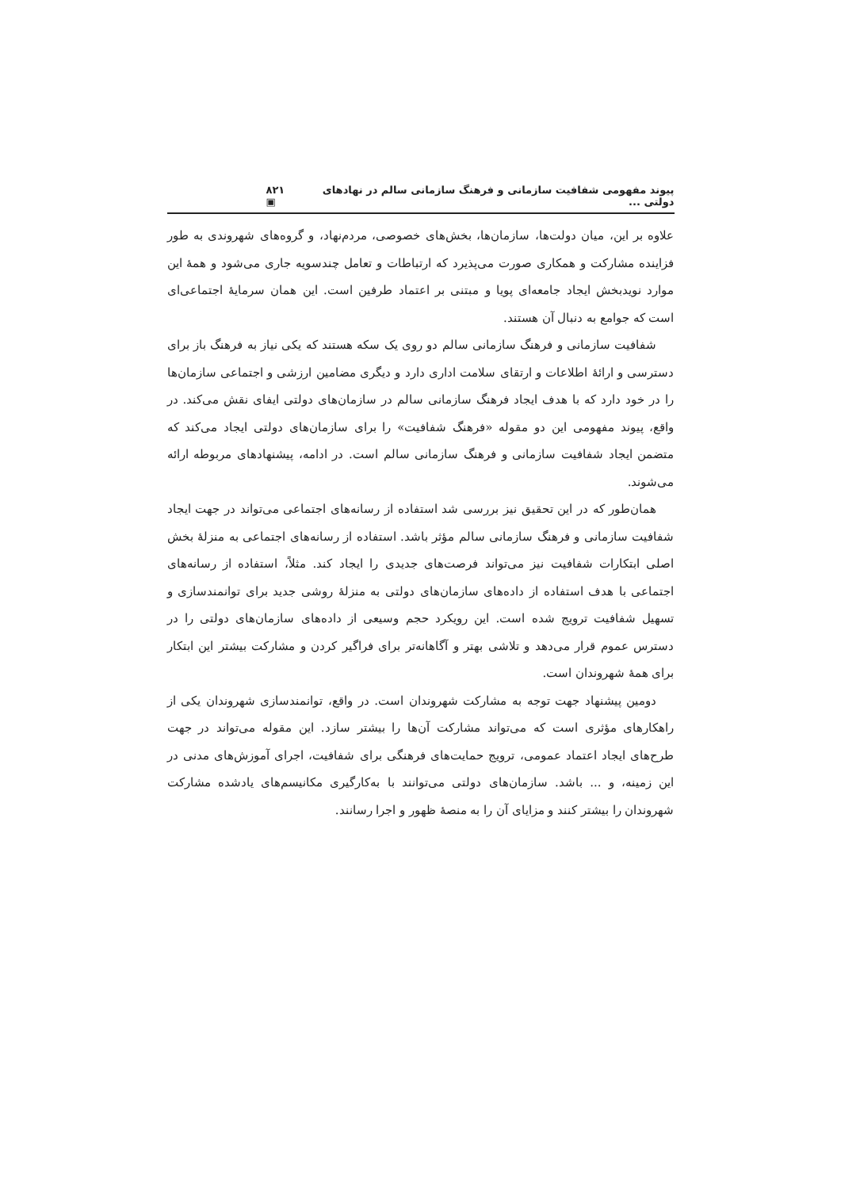پیوند مفهومی شفافیت سازمانی و فرهنگ سازمانی سالم در نهادهای دولتی ... ۸۲۱ ▣
علاوه بر این، میان دولت‌ها، سازمان‌ها، بخش‌های خصوصی، مردم‌نهاد، و گروه‌های شهروندی به طور فزاینده مشارکت و همکاری صورت می‌پذیرد که ارتباطات و تعامل چندسویه جاری می‌شود و همهٔ این موارد نویدبخش ایجاد جامعه‌ای پویا و مبتنی بر اعتماد طرفین است. این همان سرمایهٔ اجتماعی‌ای است که جوامع به دنبال آن هستند.
شفافیت سازمانی و فرهنگ سازمانی سالم دو روی یک سکه هستند که یکی نیاز به فرهنگ باز برای دسترسی و ارائهٔ اطلاعات و ارتقای سلامت اداری دارد و دیگری مضامین ارزشی و اجتماعی سازمان‌ها را در خود دارد که با هدف ایجاد فرهنگ سازمانی سالم در سازمان‌های دولتی ایفای نقش می‌کند. در واقع، پیوند مفهومی این دو مقوله «فرهنگ شفافیت» را برای سازمان‌های دولتی ایجاد می‌کند که متضمن ایجاد شفافیت سازمانی و فرهنگ سازمانی سالم است. در ادامه، پیشنهادهای مربوطه ارائه می‌شوند.
همان‌طور که در این تحقیق نیز بررسی شد استفاده از رسانه‌های اجتماعی می‌تواند در جهت ایجاد شفافیت سازمانی و فرهنگ سازمانی سالم مؤثر باشد. استفاده از رسانه‌های اجتماعی به منزلهٔ بخش اصلی ابتکارات شفافیت نیز می‌تواند فرصت‌های جدیدی را ایجاد کند. مثلاً، استفاده از رسانه‌های اجتماعی با هدف استفاده از داده‌های سازمان‌های دولتی به منزلهٔ روشی جدید برای توانمندسازی و تسهیل شفافیت ترویج شده است. این رویکرد حجم وسیعی از داده‌های سازمان‌های دولتی را در دسترس عموم قرار می‌دهد و تلاشی بهتر و آگاهانه‌تر برای فراگیر کردن و مشارکت بیشتر این ابتکار برای همهٔ شهروندان است.
دومین پیشنهاد جهت توجه به مشارکت شهروندان است. در واقع، توانمندسازی شهروندان یکی از راهکارهای مؤثری است که می‌تواند مشارکت آن‌ها را بیشتر سازد. این مقوله می‌تواند در جهت طرح‌های ایجاد اعتماد عمومی، ترویج حمایت‌های فرهنگی برای شفافیت، اجرای آموزش‌های مدنی در این زمینه، و ... باشد. سازمان‌های دولتی می‌توانند با به‌کارگیری مکانیسم‌های یادشده مشارکت شهروندان را بیشتر کنند و مزایای آن را به منصهٔ ظهور و اجرا رسانند.